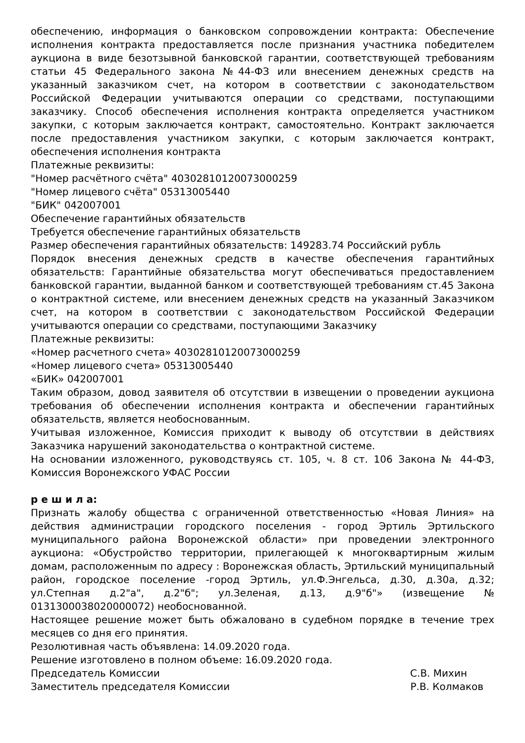обеспечению, информация о банковском сопровождении контракта: Обеспечение исполнения контракта предоставляется после признания участника победителем аукциона в виде безотзывной банковской гарантии, соответствующей требованиям статьи 45 Федерального закона №44-ФЗ или внесением денежных средств на указанный заказчиком счет, на котором в соответствии с законодательством Российской Федерации учитываются операции со средствами, поступающими заказчику. Способ обеспечения исполнения контракта определяется участником закупки, с которым заключается контракт, самостоятельно. Контракт заключается после предоставления участником закупки, с которым заключается контракт, обеспечения исполнения контракта
Платежные реквизиты:
"Номер расчётного счёта" 40302810120073000259
"Номер лицевого счёта" 05313005440
"БИК" 042007001
Обеспечение гарантийных обязательств
Требуется обеспечение гарантийных обязательств
Размер обеспечения гарантийных обязательств: 149283.74 Российский рубль
Порядок внесения денежных средств в качестве обеспечения гарантийных обязательств: Гарантийные обязательства могут обеспечиваться предоставлением банковской гарантии, выданной банком и соответствующей требованиям ст.45 Закона о контрактной системе, или внесением денежных средств на указанный Заказчиком счет, на котором в соответствии с законодательством Российской Федерации учитываются операции со средствами, поступающими Заказчику
Платежные реквизиты:
«Номер расчетного счета» 40302810120073000259
«Номер лицевого счета» 05313005440
«БИК» 042007001
Таким образом, довод заявителя об отсутствии в извещении о проведении аукциона требования об обеспечении исполнения контракта и обеспечении гарантийных обязательств, является необоснованным.
Учитывая изложенное, Комиссия приходит к выводу об отсутствии в действиях Заказчика нарушений законодательства о контрактной системе.
На основании изложенного, руководствуясь ст. 105, ч. 8 ст. 106 Закона № 44-ФЗ, Комиссия Воронежского УФАС России
р е ш и л а:
Признать жалобу общества с ограниченной ответственностью «Новая Линия» на действия администрации городского поселения - город Эртиль Эртильского муниципального района Воронежской области» при проведении электронного аукциона: «Обустройство территории, прилегающей к многоквартирным жилым домам, расположенным по адресу : Воронежская область, Эртильский муниципальный район, городское поселение -город Эртиль, ул.Ф.Энгельса, д.30, д.30а, д.32; ул.Степная д.2"а", д.2"б"; ул.Зеленая, д.13, д.9"б"» (извещение № 0131300038020000072) необоснованной.
Настоящее решение может быть обжаловано в судебном порядке в течение трех месяцев со дня его принятия.
Резолютивная часть объявлена: 14.09.2020 года.
Решение изготовлено в полном объеме: 16.09.2020 года.
Председатель Комиссии С.В. Михин
Заместитель председателя Комиссии Р.В. Колмаков